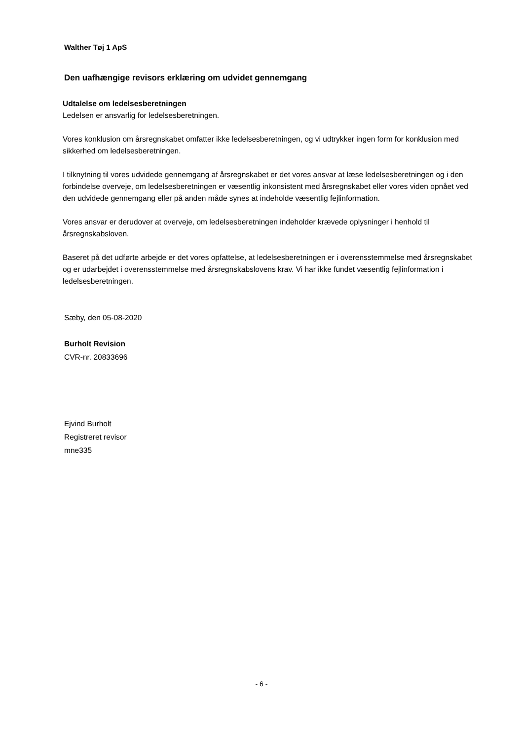Walther Tøj 1 ApS
Den uafhængige revisors erklæring om udvidet gennemgang
Udtalelse om ledelsesberetningen
Ledelsen er ansvarlig for ledelsesberetningen.
Vores konklusion om årsregnskabet omfatter ikke ledelsesberetningen, og vi udtrykker ingen form for konklusion med sikkerhed om ledelsesberetningen.
I tilknytning til vores udvidede gennemgang af årsregnskabet er det vores ansvar at læse ledelsesberetningen og i den forbindelse overveje, om ledelsesberetningen er væsentlig inkonsistent med årsregnskabet eller vores viden opnået ved den udvidede gennemgang eller på anden måde synes at indeholde væsentlig fejlinformation.
Vores ansvar er derudover at overveje, om ledelsesberetningen indeholder krævede oplysninger i henhold til årsregnskabsloven.
Baseret på det udførte arbejde er det vores opfattelse, at ledelsesberetningen er i overensstemmelse med årsregnskabet og er udarbejdet i overensstemmelse med årsregnskabslovens krav. Vi har ikke fundet væsentlig fejlinformation i ledelsesberetningen.
Sæby, den 05-08-2020
Burholt Revision
CVR-nr. 20833696
Ejvind Burholt
Registreret revisor
mne335
- 6 -